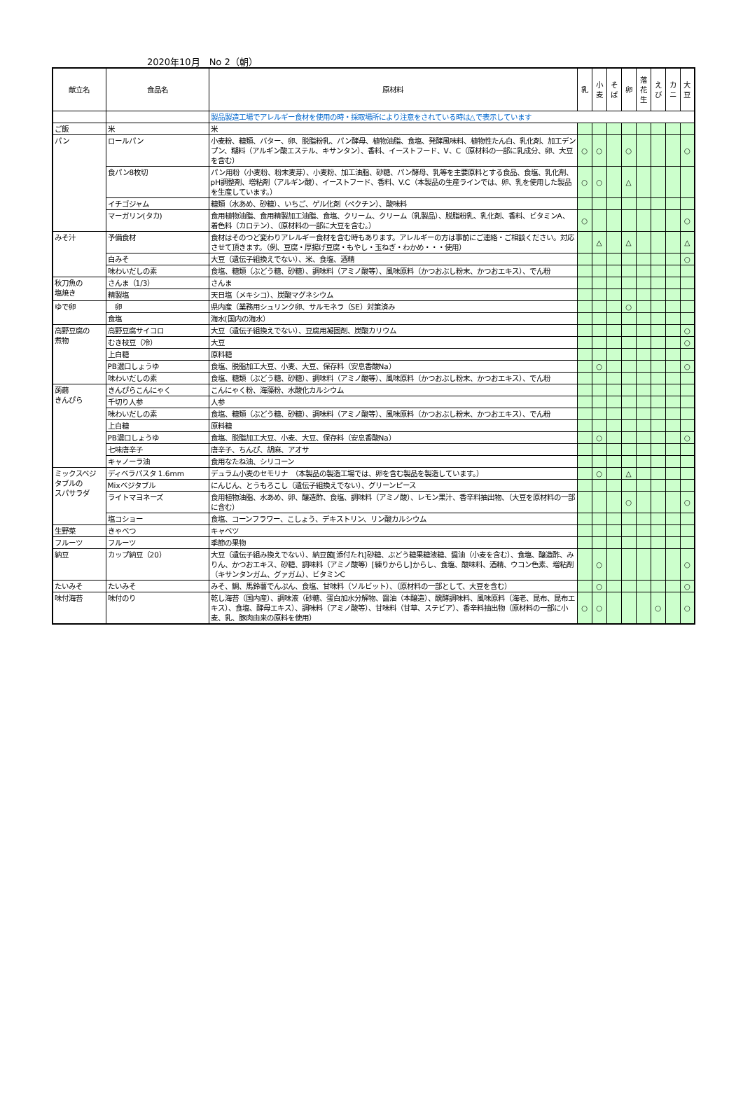2020年10月　No 2（朝）
| 献立名 | 食品名 | 原材料 | 乳 | 小 麦 | そ ば | 卵 | 落 花 生 | え び | カ ニ | 大 豆 |
| --- | --- | --- | --- | --- | --- | --- | --- | --- | --- | --- |
| | | 製品製造工場でアレルギー食材を使用の時・採取場所により注意をされている時は△で表示しています | | | | | | | | |
| ご飯 | 米 | 米 | | | | | | | | |
| パン | ロールパン | 小麦粉、糖類、バター、卵、脱脂粉乳、パン酵母、植物油脂、食塩、発酵風味料、植物性たん白、乳化剤、加工デンプン、糊料（アルギン酸エステル、キサンタン）、香料、イーストフード、V、C（原材料の一部に乳成分、卵、大豆を含む） | ○ | ○ | | ○ | | | | ○ |
| | 食パン8枚切 | パン用粉（小麦粉、粉末麦芽）、小麦粉、加工油脂、砂糖、パン酵母、乳等を主要原料とする食品、食塩、乳化剤、pH調整剤、増粘剤（アルギン酸）、イーストフード、香料、V.C（本製品の生産ラインでは、卵、乳を使用した製品を生産しています。） | ○ | ○ | | △ | | | | |
| | イチゴジャム | 糖類（水あめ、砂糖）、いちご、ゲル化剤（ペクチン）、酸味料 | | | | | | | | |
| | マーガリン(タカ) | 食用植物油脂、食用精製加工油脂、食塩、クリーム、クリーム（乳製品）、脱脂粉乳、乳化剤、香料、ビタミンA、着色料（カロテン）、（原材料の一部に大豆を含む。） | ○ | | | | | | | ○ |
| みそ汁 | 予備食材 | 食材はそのつど変わりアレルギー食材を含む時もあります。アレルギーの方は事前にご連絡・ご相談ください。対応させて頂きます。（例、豆腐・厚揚げ豆腐・もやし・玉ねぎ・わかめ・・・使用） | | △ | | △ | | | | △ |
| | 白みそ | 大豆（遺伝子組換えでない）、米、食塩、酒精 | | | | | | | | ○ |
| | 味わいだしの素 | 食塩、糖類（ぶどう糖、砂糖）、調味料（アミノ酸等）、風味原料（かつおぶし粉末、かつおエキス）、でん粉 | | | | | | | | |
| 秋刀魚の 塩焼き | さんま（1/3） | さんま | | | | | | | | |
| | 精製塩 | 天日塩（メキシコ）、炭酸マグネシウム | | | | | | | | |
| ゆで卵 | 卵 | 県内産（業務用シュリンク卵、サルモネラ（SE）対策済み | | | | ○ | | | | |
| | 食塩 | 海水(国内の海水） | | | | | | | | |
| 高野豆腐の 煮物 | 高野豆腐サイコロ | 大豆（遺伝子組換えでない）、豆腐用凝固剤、炭酸カリウム | | | | | | | | ○ |
| | むき枝豆（冷） | 大豆 | | | | | | | | ○ |
| | 上白糖 | 原料糖 | | | | | | | | |
| | PB濃口しょうゆ | 食塩、脱脂加工大豆、小麦、大豆、保存料（安息香酸Na） | | ○ | | | | | | ○ |
| | 味わいだしの素 | 食塩、糖類（ぶどう糖、砂糖）、調味料（アミノ酸等）、風味原料（かつおぶし粉末、かつおエキス）、でん粉 | | | | | | | | |
| 蒟蒻 きんぴら | きんぴらこんにゃく | こんにゃく粉、海藻粉、水酸化カルシウム | | | | | | | | |
| | 千切り人参 | 人参 | | | | | | | | |
| | 味わいだしの素 | 食塩、糖類（ぶどう糖、砂糖）、調味料（アミノ酸等）、風味原料（かつおぶし粉末、かつおエキス）、でん粉 | | | | | | | | |
| | 上白糖 | 原料糖 | | | | | | | | |
| | PB濃口しょうゆ | 食塩、脱脂加工大豆、小麦、大豆、保存料（安息香酸Na） | | ○ | | | | | | ○ |
| | 七味唐辛子 | 唐辛子、ちんぴ、胡麻、アオサ | | | | | | | | |
| | キャノーラ油 | 食用なたね油、シリコーン | | | | | | | | |
| ミックスベジ タブルの スパサラダ | ディベラパスタ 1.6mm | デュラム小麦のセモリナ （本製品の製造工場では、卵を含む製品を製造しています。） | | ○ | | △ | | | | |
| | Mixベジタブル | にんじん、とうもろこし（遺伝子組換えでない）、グリーンピース | | | | | | | | |
| | ライトマヨネーズ | 食用植物油脂、水あめ、卵、醸造酢、食塩、調味料（アミノ酸）、レモン果汁、香辛料抽出物、（大豆を原材料の一部に含む） | | | | ○ | | | | ○ |
| | 塩コショー | 食塩、コーンフラワー、こしょう、デキストリン、リン酸カルシウム | | | | | | | | |
| 生野菜 | きゃべつ | キャベツ | | | | | | | | |
| フルーツ | フルーツ | 季節の果物 | | | | | | | | |
| 納豆 | カップ納豆（20） | 大豆（遺伝子組み換えでない）、納豆菌[添付たれ]砂糖、ぶどう糖果糖液糖、醤油（小麦を含む）、食塩、醸造酢、みりん、かつおエキス、砂糖、調味料（アミノ酸等）[練りからし]からし、食塩、酸味料、酒精、ウコン色素、増粘剤（キサンタンガム、グァガム）、ビタミンC | | ○ | | | | | | ○ |
| たいみそ | たいみそ | みそ、鯛、馬鈴薯でんぷん、食塩、甘味料（ソルビット）、（原材料の一部として、大豆を含む） | | ○ | | | | | | ○ |
| 味付海苔 | 味付のり | 乾し海苔（国内産）、調味液（砂糖、蛋白加水分解物、醤油（本醸造）、醗酵調味料、風味原料（海老、昆布、昆布エキス）、食塩、酵母エキス）、調味料（アミノ酸等）、甘味料（甘草、ステビア）、香辛料抽出物（原材料の一部に小麦、乳、豚肉由来の原料を使用） | ○ | ○ | | | | ○ | | ○ |